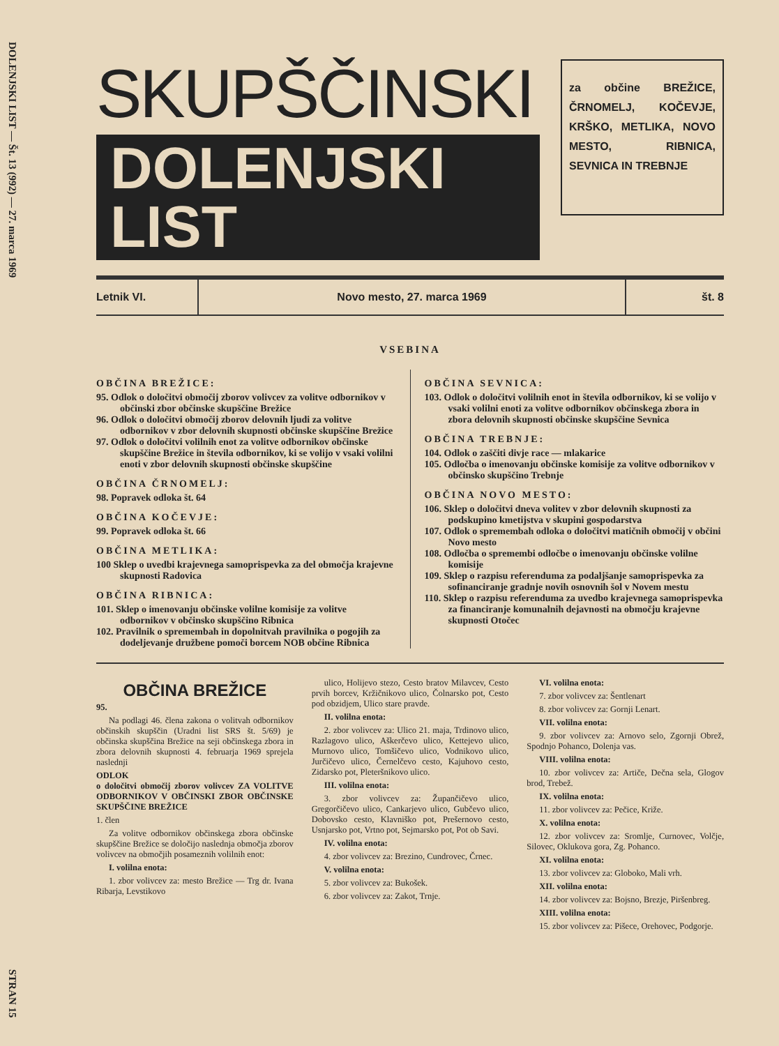DOLENJSKI LIST — Št. 13 (992) — 27. marca 1969
STRAN 15
SKUPŠČINSKI
DOLENJSKI LIST
za občine BREŽICE, ČRNOMELJ, KOČEVJE, KRŠKO, METLIKA, NOVO MESTO, RIBNICA, SEVNICA IN TREBNJE
Letnik VI. Novo mesto, 27. marca 1969 št. 8
VSEBINA
OBČINA BREŽICE:
95. Odlok o določitvi območij zborov volivcev za volitve odbornikov v občinski zbor občinske skupščine Brežice
96. Odlok o določitvi območij zborov delovnih ljudi za volitve odbornikov v zbor delovnih skupnosti občinske skupščine Brežice
97. Odlok o določitvi volilnih enot za volitve odbornikov občinske skupščine Brežice in števila odbornikov, ki se volijo v vsaki volilni enoti v zbor delovnih skupnosti občinske skupščine
OBČINA ČRNOMELJ:
98. Popravek odloka št. 64
OBČINA KOČEVJE:
99. Popravek odloka št. 66
OBČINA METLIKA:
100 Sklep o uvedbi krajevnega samoprispevka za del območja krajevne skupnosti Radovica
OBČINA RIBNICA:
101. Sklep o imenovanju občinske volilne komisije za volitve odbornikov v občinsko skupščino Ribnica
102. Pravilnik o spremembah in dopolnitvah pravilnika o pogojih za dodeljevanje družbene pomoči borcem NOB občine Ribnica
OBČINA SEVNICA:
103. Odlok o določitvi volilnih enot in števila odbornikov, ki se volijo v vsaki volilni enoti za volitve odbornikov občinskega zbora in zbora delovnih skupnosti občinske skupščine Sevnica
OBČINA TREBNJE:
104. Odlok o zaščiti divje race — mlakarice
105. Odločba o imenovanju občinske komisije za volitve odbornikov v občinsko skupščino Trebnje
OBČINA NOVO MESTO:
106. Sklep o določitvi dneva volitev v zbor delovnih skupnosti za podskupino kmetijstva v skupini gospodarstva
107. Odlok o spremembah odloka o določitvi matičnih območij v občini Novo mesto
108. Odločba o spremembi odločbe o imenovanju občinske volilne komisije
109. Sklep o razpisu referenduma za podaljšanje samoprispevka za sofinanciranje gradnje novih osnovnih šol v Novem mestu
110. Sklep o razpisu referenduma za uvedbo krajevnega samoprispevka za financiranje komunalnih dejavnosti na območju krajevne skupnosti Otočec
OBČINA BREŽICE
95.
Na podlagi 46. člena zakona o volitvah odbornikov občinskih skupščin (Uradni list SRS št. 5/69) je občinska skupščina Brežice na seji občinskega zbora in zbora delovnih skupnosti 4. februarja 1969 sprejela naslednji
ODLOK
o določitvi območij zborov volivcev ZA VOLITVE ODBORNIKOV V OBČINSKI ZBOR OBČINSKE SKUPŠČINE BREŽICE
1. člen
Za volitve odbornikov občinskega zbora občinske skupščine Brežice se določijo naslednja območja zborov volivcev na območjih posameznih volilnih enot:
I. volilna enota:
1. zbor volivcev za: mesto Brežice — Trg dr. Ivana Ribarja, Levstikovo
ulico, Holijevo stezo, Cesto bratov Milavcev, Cesto prvih borcev, Kržičnikovo ulico, Čolnarsko pot, Cesto pod obzidjem, Ulico stare pravde.
II. volilna enota:
2. zbor volivcev za: Ulico 21. maja, Trdinovo ulico, Razlagovo ulico, Aškerčevo ulico, Kettejevo ulico, Murnovo ulico, Tomšičevo ulico, Vodnikovo ulico, Jurčičevo ulico, Černelčevo cesto, Kajuhovo cesto, Zidarsko pot, Pleteršnikovo ulico.
III. volilna enota:
3. zbor volivcev za: Župančičevo ulico, Gregorčičevo ulico, Cankarjevo ulico, Gubčevo ulico, Dobovsko cesto, Klavniško pot, Prešernovo cesto, Usnjarsko pot, Vrtno pot, Sejmarsko pot, Pot ob Savi.
IV. volilna enota:
4. zbor volivcev za: Brezino, Cundrovec, Črnec.
V. volilna enota:
5. zbor volivcev za: Bukošek.
6. zbor volivcev za: Zakot, Trnje.
VI. volilna enota:
7. zbor volivcev za: Šentlenart
8. zbor volivcev za: Gornji Lenart.
VII. volilna enota:
9. zbor volivcev za: Arnovo selo, Zgornji Obrež, Spodnjo Pohanco, Dolenja vas.
VIII. volilna enota:
10. zbor volivcev za: Artiče, Dečna sela, Glogov brod, Trebež.
IX. volilna enota:
11. zbor volivcev za: Pečice, Križe.
X. volilna enota:
12. zbor volivcev za: Sromlje, Curnovec, Volčje, Silovec, Oklukova gora, Zg. Pohanco.
XI. volilna enota:
13. zbor volivcev za: Globoko, Mali vrh.
XII. volilna enota:
14. zbor volivcev za: Bojsno, Brezje, Piršenbreg.
XIII. volilna enota:
15. zbor volivcev za: Pišece, Orehovec, Podgorje.